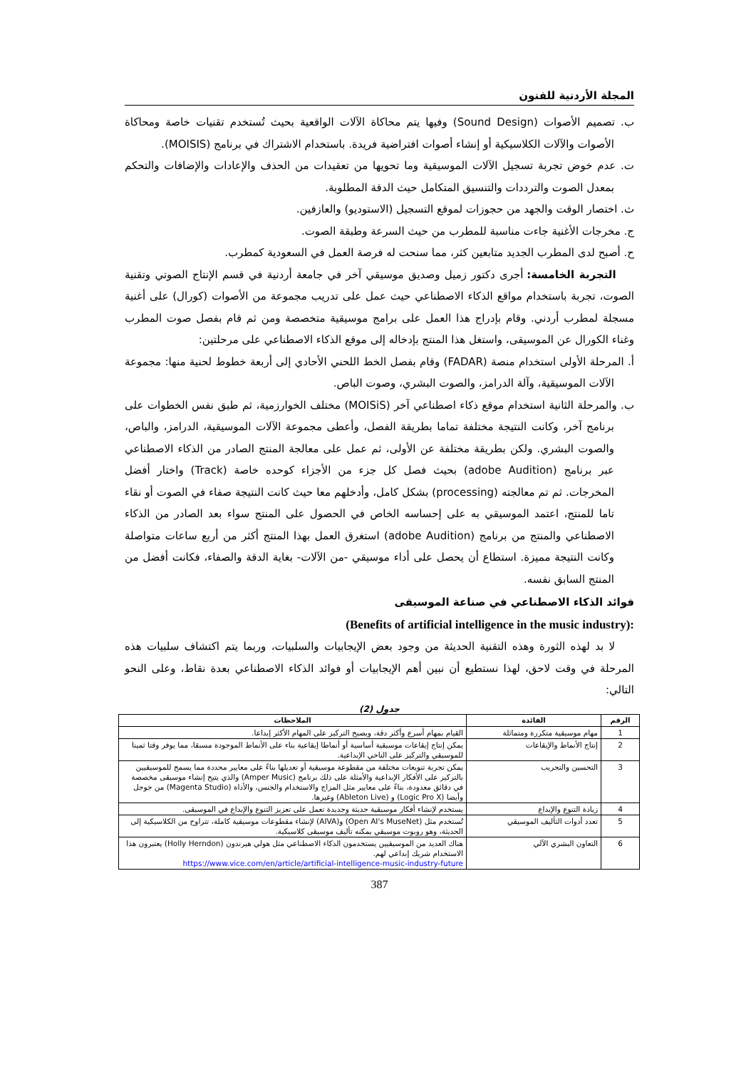المجلة الأردنية للفنون
ب. تصميم الأصوات (Sound Design) وفيها يتم محاكاة الآلات الواقعية بحيث تُستخدم تقنيات خاصة ومحاكاة الأصوات والآلات الكلاسيكية أو إنشاء أصوات افتراضية فريدة. باستخدام الاشتراك في برنامج (MOISIS).
ت. عدم خوض تجربة تسجيل الآلات الموسيقية وما تحويها من تعقيدات من الحذف والإعادات والإضافات والتحكم بمعدل الصوت والترددات والتنسيق المتكامل حيث الدقة المطلوبة.
ث. اختصار الوقت والجهد من حجوزات لموقع التسجيل (الاستوديو) والعازفين.
ج. مخرجات الأغنية جاءت مناسبة للمطرب من حيث السرعة وطبقة الصوت.
ح. أصبح لدى المطرب الجديد متابعين كثر، مما سنحت له فرصة العمل في السعودية كمطرب.
التجربة الخامسة: أجرى دكتور زميل وصديق موسيقي آخر في جامعة أردنية في قسم الإنتاج الصوتي وتقنية الصوت، تجربة باستخدام مواقع الذكاء الاصطناعي حيث عمل على تدريب مجموعة من الأصوات (كورال) على أغنية مسجلة لمطرب أردني. وقام بإدراج هذا العمل على برامج موسيقية متخصصة ومن ثم قام بفصل صوت المطرب وغناء الكورال عن الموسيقى، واستغل هذا المنتج بإدخاله إلى موقع الذكاء الاصطناعي على مرحلتين:
أ. المرحلة الأولى استخدام منصة (FADAR) وقام بفصل الخط اللحني الأحادي إلى أربعة خطوط لحنية منها: مجموعة الآلات الموسيقية، وآلة الدرامز، والصوت البشري، وصوت الباص.
ب. والمرحلة الثانية استخدام موقع ذكاء اصطناعي آخر (MOISiS) مختلف الخوارزمية، ثم طبق نفس الخطوات على برنامج آخر، وكانت النتيجة مختلفة تماما بطريقة الفصل، وأعطى مجموعة الآلات الموسيقية، الدرامز، والباص، والصوت البشري. ولكن بطريقة مختلفة عن الأولى، ثم عمل على معالجة المنتج الصادر من الذكاء الاصطناعي عبر برنامج (adobe Audition) بحيث فصل كل جزء من الأجزاء كوحده خاصة (Track) واختار أفضل المخرجات. ثم تم معالجته (processing) بشكل كامل، وأدخلهم معا حيث كانت النتيجة صفاء في الصوت أو نقاء تاما للمنتج، اعتمد الموسيقي به على إحساسه الخاص في الحصول على المنتج سواء بعد الصادر من الذكاء الاصطناعي والمنتج من برنامج (adobe Audition) استغرق العمل بهذا المنتج أكثر من أربع ساعات متواصلة وكانت النتيجة مميزة. استطاع أن يحصل على أداء موسيقي -من الآلات- بغاية الدقة والصفاء، فكانت أفضل من المنتج السابق نفسه.
فوائد الذكاء الاصطناعي في صناعة الموسيقى
:(Benefits of artificial intelligence in the music industry)
لا بد لهذه الثورة وهذه التقنية الحديثة من وجود بعض الإيجابيات والسلبيات، وربما يتم اكتشاف سلبيات هذه المرحلة في وقت لاحق، لهذا نستطيع أن نبين أهم الإيجابيات أو فوائد الذكاء الاصطناعي بعدة نقاط، وعلى النحو التالي:
جدول (2)
| الرقم | الفائدة | الملاحظات |
| --- | --- | --- |
| 1 | مهام موسيقية متكررة ومتماثلة | القيام بمهام أسرع وأكثر دقة، ويصبح التركيز على المهام الأكثر إبداعا. |
| 2 | إنتاج الأنماط والإيقاعات | يمكن إنتاج إيقاعات موسيقية أساسية أو أنماطا إيقاعية بناء على الأنماط الموجودة مسبقا، مما يوفر وقتا ثمينا للموسيقي والتركيز على الناحي الإبداعية. |
| 3 | التحسين والتجريب | يمكن تجربة تنويعات مختلفة من مقطوعة موسيقية أو تعديلها بناءً على معايير محددة مما يسمح للموسيقيين بالتركيز على الأفكار الإبداعية والأمثلة على ذلك برنامج (Amper Music) والذي يتيح إنشاء موسيقى مخصصة في دقائق معدودة، بناءً على معايير مثل المزاج والاستخدام والجنس، والأداة (Magenta Studio) من جوجل وأيضا (Logic Pro X) و (Ableton Live) وغيرها. |
| 4 | زيادة التنوع والإبداع | يستخدم لإنشاء أفكار موسيقية حديثة وجديدة تعمل على تعزيز التنوع والإبداع في الموسيقى. |
| 5 | تعدد أدوات التأليف الموسيقي | تُستخدم مثل (Open AI's MuseNet) و(AIVA) لإنشاء مقطوعات موسيقية كاملة، تتراوح من الكلاسيكية إلى الحديثة، وهو روبوت موسيقي يمكنه تأليف موسيقى كلاسيكية. |
| 6 | التعاون البشري الآلي | هناك العديد من الموسيقيين يستخدمون الذكاء الاصطناعي مثل هولي هيرندون (Holly Herndon) يعتبرون هذا الاستخدام شريك إبداعي لهم. https://www.vice.com/en/article/artificial-intelligence-music-industry-future |
387